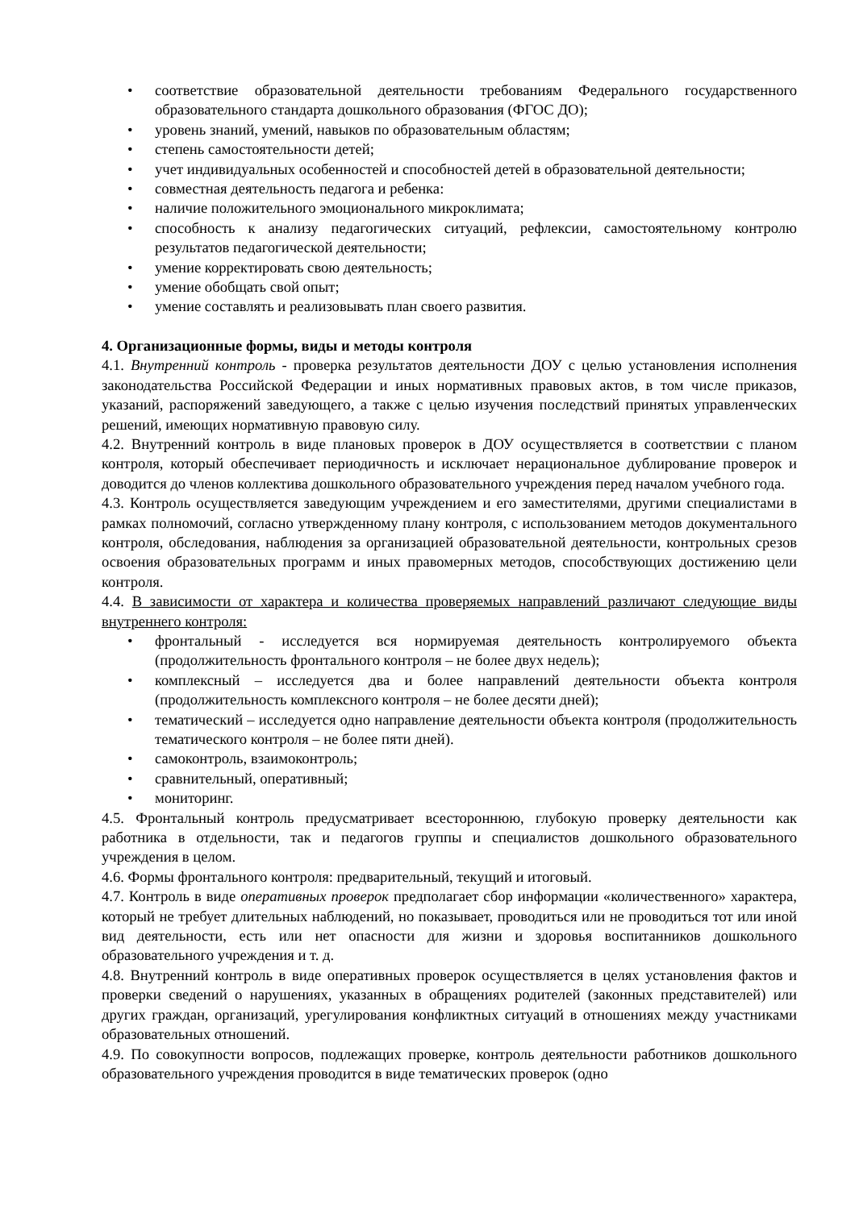• соответствие образовательной деятельности требованиям Федерального государственного образовательного стандарта дошкольного образования (ФГОС ДО);
• уровень знаний, умений, навыков по образовательным областям;
• степень самостоятельности детей;
• учет индивидуальных особенностей и способностей детей в образовательной деятельности;
• совместная деятельность педагога и ребенка:
• наличие положительного эмоционального микроклимата;
• способность к анализу педагогических ситуаций, рефлексии, самостоятельному контролю результатов педагогической деятельности;
• умение корректировать свою деятельность;
• умение обобщать свой опыт;
• умение составлять и реализовывать план своего развития.
4. Организационные формы, виды и методы контроля
4.1. Внутренний контроль - проверка результатов деятельности ДОУ с целью установления исполнения законодательства Российской Федерации и иных нормативных правовых актов, в том числе приказов, указаний, распоряжений заведующего, а также с целью изучения последствий принятых управленческих решений, имеющих нормативную правовую силу.
4.2. Внутренний контроль в виде плановых проверок в ДОУ осуществляется в соответствии с планом контроля, который обеспечивает периодичность и исключает нерациональное дублирование проверок и доводится до членов коллектива дошкольного образовательного учреждения перед началом учебного года.
4.3. Контроль осуществляется заведующим учреждением и его заместителями, другими специалистами в рамках полномочий, согласно утвержденному плану контроля, с использованием методов документального контроля, обследования, наблюдения за организацией образовательной деятельности, контрольных срезов освоения образовательных программ и иных правомерных методов, способствующих достижению цели контроля.
4.4. В зависимости от характера и количества проверяемых направлений различают следующие виды внутреннего контроля:
• фронтальный - исследуется вся нормируемая деятельность контролируемого объекта (продолжительность фронтального контроля – не более двух недель);
• комплексный – исследуется два и более направлений деятельности объекта контроля (продолжительность комплексного контроля – не более десяти дней);
• тематический – исследуется одно направление деятельности объекта контроля (продолжительность тематического контроля – не более пяти дней).
• самоконтроль, взаимоконтроль;
• сравнительный, оперативный;
• мониторинг.
4.5. Фронтальный контроль предусматривает всестороннюю, глубокую проверку деятельности как работника в отдельности, так и педагогов группы и специалистов дошкольного образовательного учреждения в целом.
4.6. Формы фронтального контроля: предварительный, текущий и итоговый.
4.7. Контроль в виде оперативных проверок предполагает сбор информации «количественного» характера, который не требует длительных наблюдений, но показывает, проводиться или не проводиться тот или иной вид деятельности, есть или нет опасности для жизни и здоровья воспитанников дошкольного образовательного учреждения и т. д.
4.8. Внутренний контроль в виде оперативных проверок осуществляется в целях установления фактов и проверки сведений о нарушениях, указанных в обращениях родителей (законных представителей) или других граждан, организаций, урегулирования конфликтных ситуаций в отношениях между участниками образовательных отношений.
4.9. По совокупности вопросов, подлежащих проверке, контроль деятельности работников дошкольного образовательного учреждения проводится в виде тематических проверок (одно